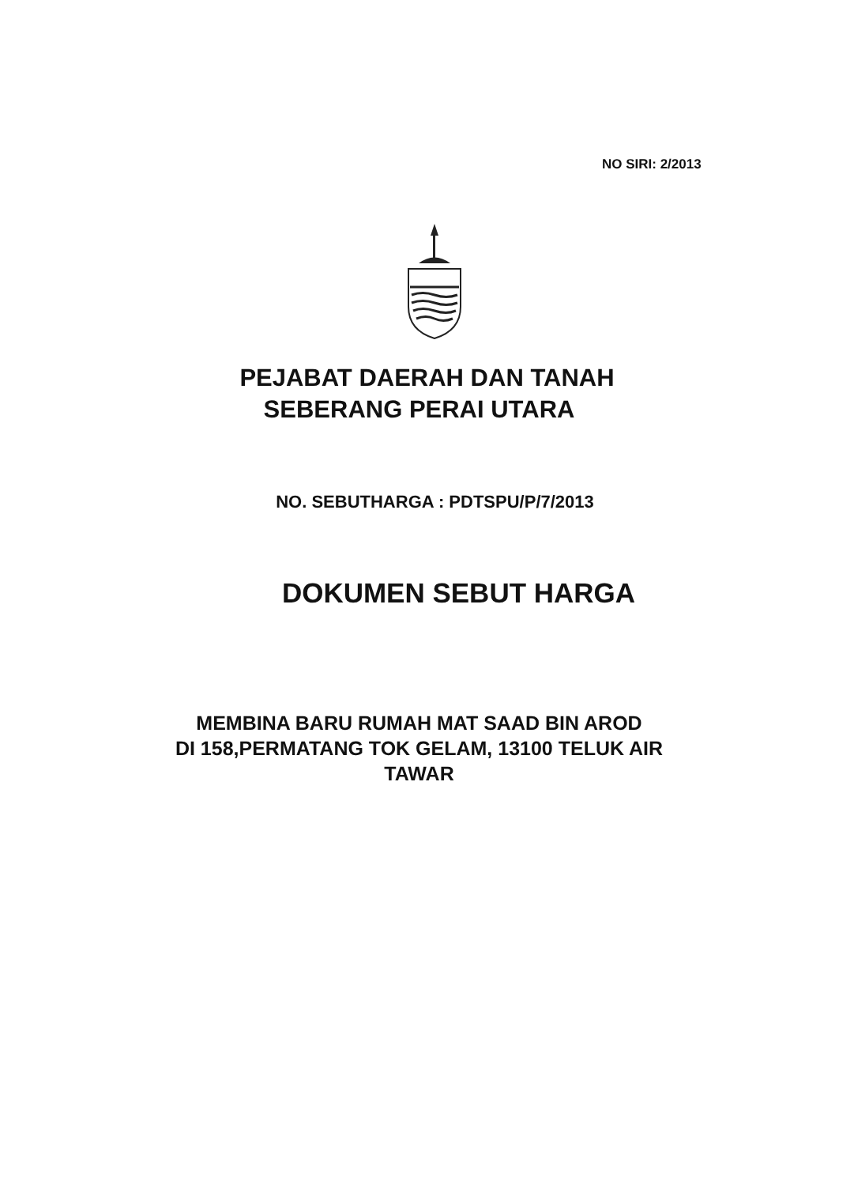NO SIRI: 2/2013
PEJABAT DAERAH DAN TANAH
SEBERANG PERAI UTARA
NO. SEBUTHARGA : PDTSPU/P/7/2013
DOKUMEN SEBUT HARGA
MEMBINA BARU RUMAH MAT SAAD BIN AROD
DI 158,PERMATANG TOK GELAM, 13100 TELUK AIR
TAWAR